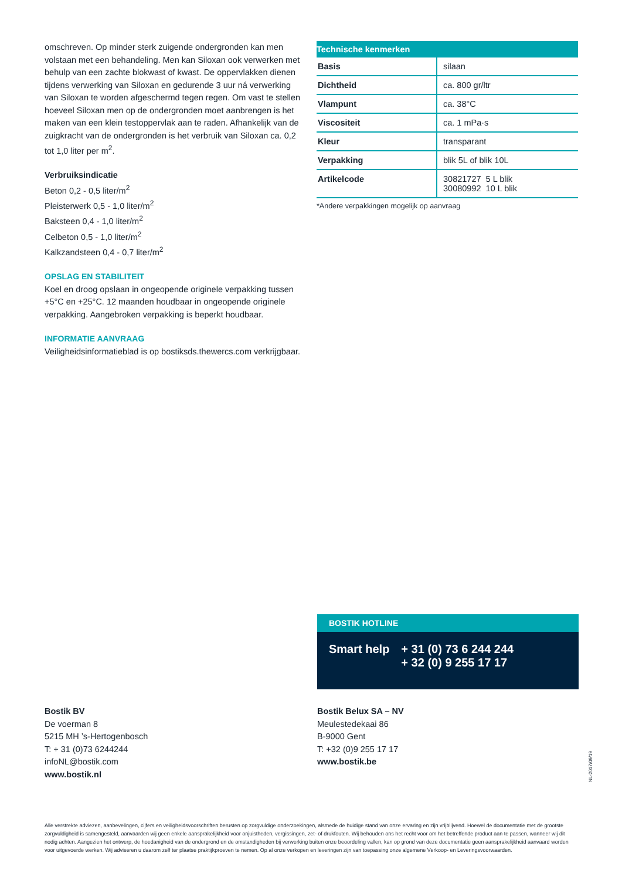omschreven. Op minder sterk zuigende ondergronden kan men volstaan met een behandeling. Men kan Siloxan ook verwerken met behulp van een zachte blokwast of kwast. De oppervlakken dienen tijdens verwerking van Siloxan en gedurende 3 uur ná verwerking van Siloxan te worden afgeschermd tegen regen. Om vast te stellen hoeveel Siloxan men op de ondergronden moet aanbrengen is het maken van een klein testoppervlak aan te raden. Afhankelijk van de zuigkracht van de ondergronden is het verbruik van Siloxan ca. 0,2 tot 1,0 liter per m<sup>2</sup>.
Verbruiksindicatie
Beton 0,2 - 0,5 liter/m<sup>2</sup>
Pleisterwerk 0,5 - 1,0 liter/m<sup>2</sup>
Baksteen 0,4 - 1,0 liter/m<sup>2</sup>
Celbeton 0,5 - 1,0 liter/m<sup>2</sup>
Kalkzandsteen 0,4 - 0,7 liter/m<sup>2</sup>
OPSLAG EN STABILITEIT
Koel en droog opslaan in ongeopende originele verpakking tussen +5°C en +25°C. 12 maanden houdbaar in ongeopende originele verpakking. Aangebroken verpakking is beperkt houdbaar.
INFORMATIE AANVRAAG
Veiligheidsinformatieblad is op bostiksds.thewercs.com verkrijgbaar.
| Technische kenmerken | |
| --- | --- |
| Basis | silaan |
| Dichtheid | ca. 800 gr/ltr |
| Vlampunt | ca. 38°C |
| Viscositeit | ca. 1 mPa·s |
| Kleur | transparant |
| Verpakking | blik 5L of blik 10L |
| Artikelcode | 30821727 5 L blik 30080992 10 L blik |
*Andere verpakkingen mogelijk op aanvraag
BOSTIK HOTLINE
Smart help + 31 (0) 73 6 244 244
+ 32 (0) 9 255 17 17
Bostik BV
De voerman 8
5215 MH ’s-Hertogenbosch
T: + 31 (0)73 6244244
infoNL@bostik.com
www.bostik.nl
Bostik Belux SA – NV
Meulestedekaai 86
B-9000 Gent
T: +32 (0)9 255 17 17
www.bostik.be
NL-2017/09/19
Alle verstrekte adviezen, aanbevelingen, cijfers en veiligheidsvoorschriften berusten op zorgvuldige onderzoekingen, alsmede de huidige stand van onze ervaring en zijn vrijblijvend. Hoewel de documentatie met de grootste zorgvuldigheid is samengesteld, aanvaarden wij geen enkele aansprakelijkheid voor onjuistheden, vergissingen, zet- of drukfouten. Wij behouden ons het recht voor om het betreffende product aan te passen, wanneer wij dit nodig achten. Aangezien het ontwerp, de hoedanigheid van de ondergrond en de omstandigheden bij verwerking buiten onze beoordeling vallen, kan op grond van deze documentatie geen aansprakelijkheid aanvaard worden voor uitgevoerde werken. Wij adviseren u daarom zelf ter plaatse praktijkproeven te nemen. Op al onze verkopen en leveringen zijn van toepassing onze algemene Verkoop- en Leveringsvoorwaarden.